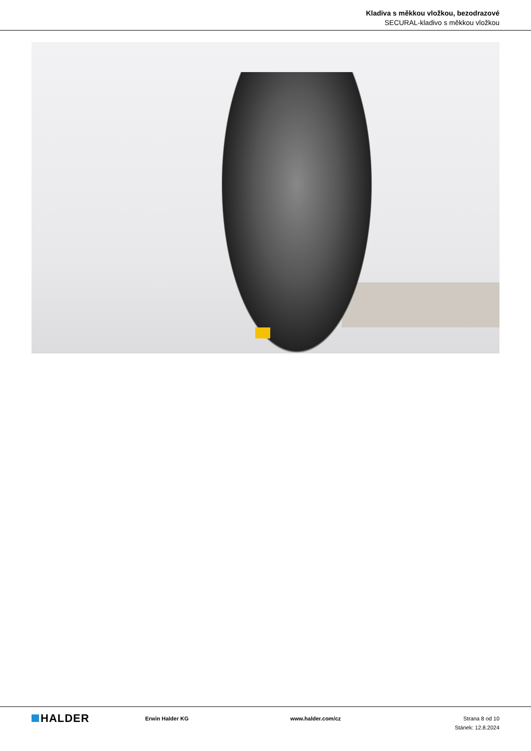Kladiva s měkkou vložkou, bezodrazové
SECURAL-kladivo s měkkou vložkou
HALDER
Erwin Halder KG www.halder.com/cz Strana 8 od 10
Stánek: 12.8.2024